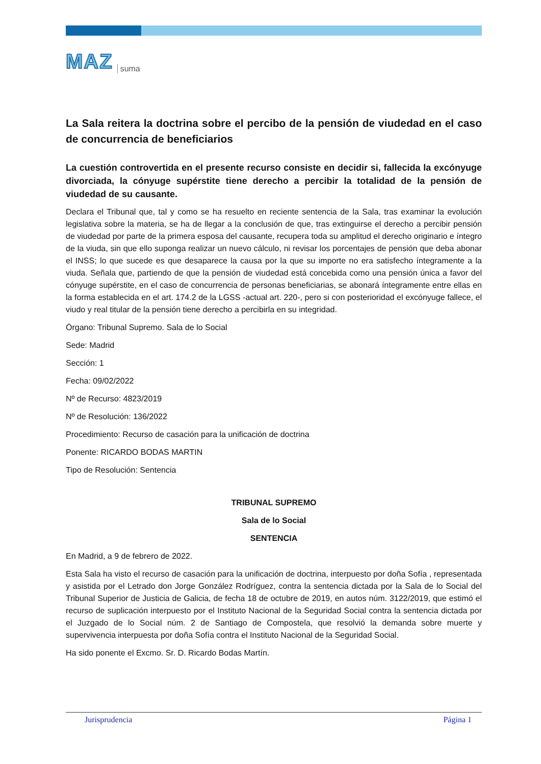MAZ suma
La Sala reitera la doctrina sobre el percibo de la pensión de viudedad en el caso de concurrencia de beneficiarios
La cuestión controvertida en el presente recurso consiste en decidir si, fallecida la excónyuge divorciada, la cónyuge supérstite tiene derecho a percibir la totalidad de la pensión de viudedad de su causante.
Declara el Tribunal que, tal y como se ha resuelto en reciente sentencia de la Sala, tras examinar la evolución legislativa sobre la materia, se ha de llegar a la conclusión de que, tras extinguirse el derecho a percibir pensión de viudedad por parte de la primera esposa del causante, recupera toda su amplitud el derecho originario e íntegro de la viuda, sin que ello suponga realizar un nuevo cálculo, ni revisar los porcentajes de pensión que deba abonar el INSS; lo que sucede es que desaparece la causa por la que su importe no era satisfecho íntegramente a la viuda. Señala que, partiendo de que la pensión de viudedad está concebida como una pensión única a favor del cónyuge supérstite, en el caso de concurrencia de personas beneficiarias, se abonará íntegramente entre ellas en la forma establecida en el art. 174.2 de la LGSS -actual art. 220-, pero si con posterioridad el excónyuge fallece, el viudo y real titular de la pensión tiene derecho a percibirla en su integridad.
Órgano: Tribunal Supremo. Sala de lo Social
Sede: Madrid
Sección: 1
Fecha: 09/02/2022
Nº de Recurso: 4823/2019
Nº de Resolución: 136/2022
Procedimiento: Recurso de casación para la unificación de doctrina
Ponente: RICARDO BODAS MARTIN
Tipo de Resolución: Sentencia
TRIBUNAL SUPREMO
Sala de lo Social
SENTENCIA
En Madrid, a 9 de febrero de 2022.
Esta Sala ha visto el recurso de casación para la unificación de doctrina, interpuesto por doña Sofía , representada y asistida por el Letrado don Jorge González Rodríguez, contra la sentencia dictada por la Sala de lo Social del Tribunal Superior de Justicia de Galicia, de fecha 18 de octubre de 2019, en autos núm. 3122/2019, que estimó el recurso de suplicación interpuesto por el Instituto Nacional de la Seguridad Social contra la sentencia dictada por el Juzgado de lo Social núm. 2 de Santiago de Compostela, que resolvió la demanda sobre muerte y supervivencia interpuesta por doña Sofía contra el Instituto Nacional de la Seguridad Social.
Ha sido ponente el Excmo. Sr. D. Ricardo Bodas Martín.
Jurisprudencia Página 1